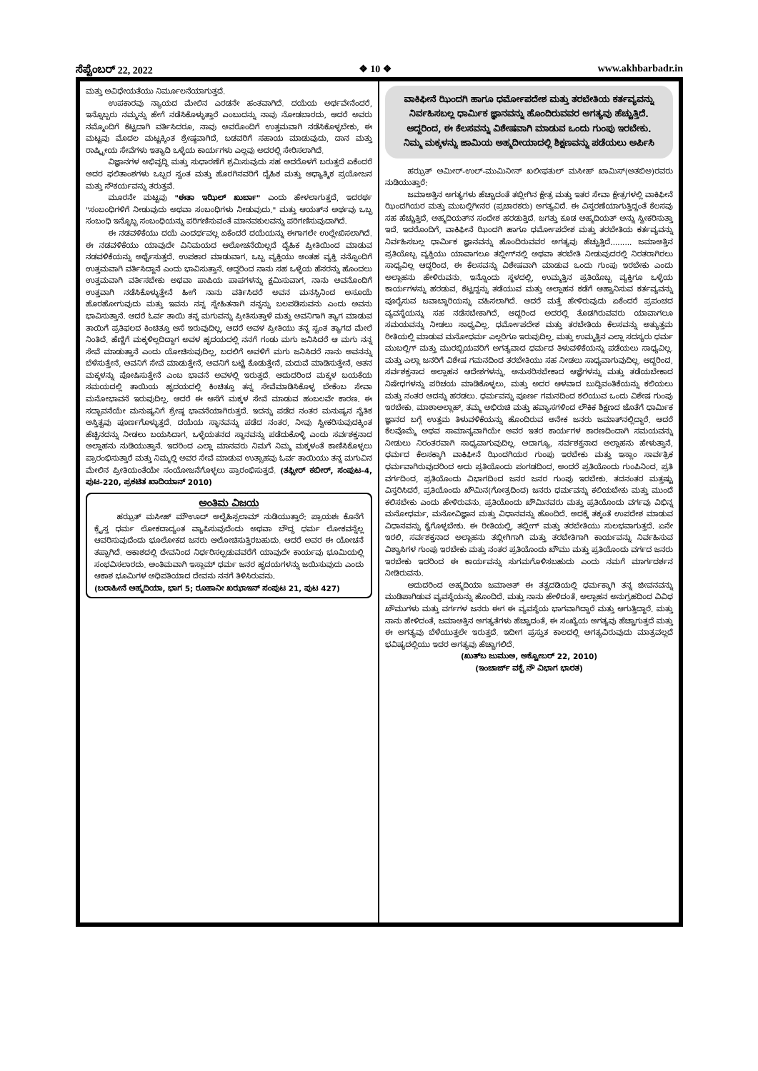ಸೆಪ್ಟೆಂಬರ್ 22, 2022 ❖ 10 ❖ www.akhbarbadr.in
ಮತ್ತು ಅವಿಧೇಯತೆಯು ನಿರ್ಮೂಲನೆಯಾಗುತ್ತದೆ.
ಉಪಕಾರವು ನ್ಯಾಯದ ಮೇಲಿನ ಎರಡನೇ ಹಂತವಾಗಿದೆ. ದಯೆಯ ಅರ್ಥವೇನೆಂದರೆ, ಇನ್ನೊಬ್ಬರು ನಮ್ಮನ್ನು ಹೇಗೆ ನಡೆಸಿಕೊಳ್ಳುತ್ತಾರೆ ಎಂಬುದನ್ನು ನಾವು ನೋಡಬಾರದು, ಆದರೆ ಅವರು ನಮ್ಮೊಂದಿಗೆ ಕೆಟ್ಟದಾಗಿ ವರ್ತಿಸಿದರೂ, ನಾವು ಅವರೊಂದಿಗೆ ಉತ್ತಮವಾಗಿ ನಡೆಸಿಕೊಳ್ಳಬೇಕು, ಈ ಮಟ್ಟವು ಮೊದಲ ಮಟ್ಟಕ್ಕಿಂತ ಶ್ರೇಷ್ಠವಾಗಿದೆ, ಬಡವರಿಗೆ ಸಹಾಯ ಮಾಡುವುದು, ದಾನ ಮತ್ತು ರಾಷ್ಟ್ರೀಯ ಸೇವೆಗಳು ಇತ್ಯಾದಿ ಒಳ್ಳೆಯ ಕಾರ್ಯಗಳು ಎಲ್ಲವು ಅದರಲ್ಲಿ ಸೇರಿಸಲಾಗಿದೆ.
ವಿಜ್ಞಾನಗಳ ಅಭಿವೃದ್ಧಿ ಮತ್ತು ಸುಧಾರಣೆಗೆ ಶ್ರಮಿಸುವುದು ಸಹ ಅದರೊಳಗೆ ಬರುತ್ತದೆ ಏಕೆಂದರೆ ಅದರ ಫಲಿತಾಂಶಗಳು ಒಬ್ಬರ ಸ್ವಂತ ಮತ್ತು ಹೊರಗಿನವರಿಗೆ ದೈಹಿಕ ಮತ್ತು ಆಧ್ಯಾತ್ಮಿಕ ಪ್ರಯೋಜನ ಮತ್ತು ಸೌಕರ್ಯವನ್ನು ತರುತ್ತವೆ.
ಮೂರನೇ ಮಟ್ಟವು "ಈತಾ ಇಝಿಲ್ ಖುರ್ಬಾ" ಎಂದು ಹೇಳಲಾಗುತ್ತದೆ, ಇದರರ್ಥ "ಸಂಬಂಧಿಗಳಿಗೆ ನೀಡುವುದು ಅಥವಾ ಸಂಬಂಧಿಗಳು ನೀಡುವುದು." ಮತ್ತು ಆಯತ್‌ನ ಅರ್ಥವು ಒಬ್ಬ ಸಂಬಂಧಿ ಇನ್ನೊಬ್ಬ ಸಂಬಂಧಿಯನ್ನು ಪರಿಗಣಿಸುವಂತೆ ಮಾನವಕುಲವನ್ನು ಪರಿಗಣಿಸುವುದಾಗಿದೆ.
ಈ ನಡವಳಿಕೆಯು ದಯೆ ಎಂದರ್ಥವಲ್ಲ ಏಕೆಂದರೆ ದಯೆಯನ್ನು ಈಗಾಗಲೇ ಉಲ್ಲೇಖಿಸಲಾಗಿದೆ. ಈ ನಡವಳಿಕೆಯು ಯಾವುದೇ ವಿನಿಮಯದ ಆಲೋಚನೆಯಿಲ್ಲದೆ ದೈಹಿಕ ಪ್ರೀತಿಯಿಂದ ಮಾಡುವ ನಡವಳಿಕೆಯನ್ನು ಅರ್ಥೈಸುತ್ತದೆ. ಉಪಕಾರ ಮಾಡುವಾಗ, ಒಬ್ಬ ವ್ಯಕ್ತಿಯು ಅಂತಹ ವ್ಯಕ್ತಿ ನನ್ನೊಂದಿಗೆ ಉತ್ತಮವಾಗಿ ವರ್ತಿಸಿದ್ದಾನೆ ಎಂದು ಭಾವಿಸುತ್ತಾನೆ. ಆದ್ದರಿಂದ ನಾನು ಸಹ ಒಳ್ಳೆಯ ಹೆಸರನ್ನು ಹೊಂದಲು ಉತ್ತಮವಾಗಿ ವರ್ತಿಸಬೇಕು ಅಥವಾ ಪಾಪಿಯ ಪಾಪಗಳನ್ನು ಕ್ಷಮಿಸುವಾಗ, ನಾನು ಅವನೊಂದಿಗೆ ಉತ್ತವಾಗಿ ನಡೆಸಿಕೊಳ್ಳುತ್ತೇನೆ ಹೀಗೆ ನಾನು ವರ್ತಿಸಿದರೆ ಅವನ ಮನಸ್ಸಿನಿಂದ ಅಸೂಯೆ ಹೊರಹೋಗುವುದು ಮತ್ತು ಇವನು ನನ್ನ ಸ್ನೇಹಿತನಾಗಿ ನನ್ನನ್ನು ಬಲಪಡಿಸುವನು ಎಂದು ಅವನು ಭಾವಿಸುತ್ತಾನೆ. ಆದರೆ ಓರ್ವ ತಾಯಿ ತನ್ನ ಮಗುವನ್ನು ಪ್ರೀತಿಸುತ್ತಾಳೆ ಮತ್ತು ಅವನಿಗಾಗಿ ತ್ಯಾಗ ಮಾಡುವ ತಾಯಿಗೆ ಪ್ರತಿಫಲದ ಕಿಂಚಿತ್ತೂ ಆಸೆ ಇರುವುದಿಲ್ಲ, ಆದರೆ ಅವಳ ಪ್ರೀತಿಯು ತನ್ನ ಸ್ವಂತ ತ್ಯಾಗದ ಮೇಲೆ ನಿಂತಿದೆ. ಹೆಣ್ಣಿಗೆ ಮಕ್ಕಳಿಲ್ಲದಿದ್ದಾಗ ಅವಳ ಹೃದಯದಲ್ಲಿ ನನಗೆ ಗಂಡು ಮಗು ಜನಿಸಿದರೆ ಆ ಮಗು ನನ್ನ ಸೇವೆ ಮಾಡುತ್ತಾನೆ ಎಂದು ಯೋಚಿಸುವುದಿಲ್ಲ, ಬದಲಿಗೆ ಅವಳಿಗೆ ಮಗು ಜನಿಸಿದರೆ ನಾನು ಅವನನ್ನು ಬೆಳೆಸುತ್ತೇನೆ, ಅವನಿಗೆ ಸೇವೆ ಮಾಡುತ್ತೇನೆ, ಅವನಿಗೆ ಬಟ್ಟೆ ಕೊಡುತ್ತೇನೆ, ಮದುವೆ ಮಾಡಿಸುತ್ತೇನೆ, ಆತನ ಮಕ್ಕಳನ್ನು ಪೋಷಿಸುತ್ತೇನೆ ಎಂಬ ಭಾವನೆ ಅವಳಲ್ಲಿ ಇರುತ್ತದೆ. ಆದುದರಿಂದ ಮಕ್ಕಳ ಬಯಕೆಯ ಸಮಯದಲ್ಲಿ ತಾಯಿಯ ಹೃದಯದಲ್ಲಿ ಕಿಂಚಿತ್ತೂ ತನ್ನ ಸೇವೆಮಾಡಿಸಿಕೊಳ್ಳ ಬೇಕೆಂಬ ಸೇವಾ ಮನೋಭಾವನೆ ಇರುವುದಿಲ್ಲ. ಆದರೆ ಈ ಆಸೆಗೆ ಮಕ್ಕಳ ಸೇವೆ ಮಾಡುವ ಹಂಬಲವೇ ಕಾರಣ. ಈ ಸದ್ಭಾವನೆಯೇ ಮನುಷ್ಯನಿಗೆ ಶ್ರೇಷ್ಠ ಭಾವನೆಯಾಗಿರುತ್ತದೆ. ಇದನ್ನು ಪಡೆದ ನಂತರ ಮನುಷ್ಯನ ನೈತಿಕ ಅಸ್ತಿತ್ವವು ಪೂರ್ಣಗೊಳ್ಳುತ್ತದೆ. ದಯೆಯ ಸ್ಥಾನವನ್ನು ಪಡೆದ ನಂತರ, ನೀವು ಸ್ವೀಕರಿಸುವುದಕ್ಕಿಂತ ಹೆಚ್ಚಿನದನ್ನು ನೀಡಲು ಬಯಸಿದಾಗ, ಒಳ್ಳೆಯತನದ ಸ್ಥಾನವನ್ನು ಪಡೆದುಕೊಳ್ಳಿ ಎಂದು ಸರ್ವಶಕ್ತನಾದ ಅಲ್ಲಾಹನು ನುಡಿಯುತ್ತಾನೆ. ಇದರಿಂದ ಎಲ್ಲಾ ಮಾನವರು ನಿಮಗೆ ನಿಮ್ಮ ಮಕ್ಕಳಂತೆ ಕಾಣಿಸಿಕೊಳ್ಳಲು ಪ್ರಾರಂಭಿಸುತ್ತಾರೆ ಮತ್ತು ನಿಮ್ಮಲ್ಲಿ ಅವರ ಸೇವೆ ಮಾಡುವ ಉತ್ಸಾಹವು ಓರ್ವ ತಾಯಿಯು ತನ್ನ ಮಗುವಿನ ಮೇಲಿನ ಪ್ರೀತಿಯಂತೆಯೇ ಸಂಯೋಜನೆಗೊಳ್ಳಲು ಪ್ರಾರಂಭಿಸುತ್ತದೆ. (ತಫ್ಸೀರ್ ಕಬೀರ್, ಸಂಪುಟ-4, ಪುಟ-220, ಪ್ರಕಟಿತ ಖಾದಿಯಾನ್ 2010)
ಅಂತಿಮ ವಿಜಯ
ಹಝ್ರತ್ ಮಸೀಹ್ ಮೌಊದ್ ಅಲೈಹಿಸ್ಸಲಾಮ್ ನುಡಿಯುತ್ತಾರೆ: ಪ್ರಾಯಶಃ ಕೊನೆಗೆ ಕ್ರೈಸ್ತ ಧರ್ಮ ಲೋಕದಾದ್ಯಂತ ವ್ಯಾಪಿಸುವುದೆಂದು ಅಥವಾ ಬೌದ್ಧ ಧರ್ಮ ಲೋಕವನ್ನೆಲ್ಲ ಆವರಿಸುವುದೆಂದು ಭೂಲೋಕದ ಜನರು ಆಲೋಚಿಸುತ್ತಿರಬಹುದು. ಆದರೆ ಅವರ ಈ ಯೋಚನೆ ತಪ್ಪಾಗಿದೆ. ಆಕಾಶದಲ್ಲಿ ದೇವನಿಂದ ನಿರ್ಧರಿಸಲ್ಪಡುವವರೆಗೆ ಯಾವುದೇ ಕಾರ್ಯವು ಭೂಮಿಯಲ್ಲಿ ಸಂಭವಿಸಲಾರದು. ಅಂತಿಮವಾಗಿ ಇಸ್ಲಾಮ್ ಧರ್ಮ ಜನರ ಹೃದಯಗಳನ್ನು ಜಯಿಸುವುದು ಎಂದು ಆಕಾಶ ಭೂಮಿಗಳ ಅಧಿಪತಿಯಾದ ದೇವನು ನನಗೆ ತಿಳಿಸಿರುವನು.
(ಬರಾಹೀನೆ ಅಹ್ಮದಿಯಾ, ಭಾಗ 5; ರೂಹಾನೀ ಖಝಾಇನ್ ಸಂಪುಟ 21, ಪುಟ 427)
ವಾಕಿಫೀನೆ ಝಿಂದಗಿ ಹಾಗೂ ಧರ್ಮೋಪದೇಶ ಮತ್ತು ತರಬೇತಿಯ ಕರ್ತವ್ಯವನ್ನು ನಿರ್ವಹಿಸಬಲ್ಲ ಧಾರ್ಮಿಕ ಜ್ಞಾನವನ್ನು ಹೊಂದಿರುವವರ ಅಗತ್ಯವು ಹೆಚ್ಚುತ್ತಿದೆ. ಆದ್ದರಿಂದ, ಈ ಕೆಲಸವನ್ನು ವಿಶೇಷವಾಗಿ ಮಾಡುವ ಒಂದು ಗುಂಪು ಇರಬೇಕು.
ನಿಮ್ಮ ಮಕ್ಕಳನ್ನು ಜಾಮಿಯ ಅಹ್ಮದೀಯಾದಲ್ಲಿ ಶಿಕ್ಷಣವನ್ನು ಪಡೆಯಲು ಅರ್ಪಿಸಿ
ಹಝ್ರತ್ ಅಮೀರ್-ಉಲ್-ಮುಮಿನೀನ್ ಖಲೀಫತುಲ್ ಮಸೀಹ್ ಖಾಮಿಸ್(ಅತಬಿಅ)ರವರು ನುಡಿಯುತ್ತಾರೆ:
ಜಮಾಅತ್ತಿನ ಅಗತ್ಯಗಳು ಹೆಚ್ಚಾದಂತೆ ತಬ್ಲೀಗಿನ ಕ್ಷೇತ್ರ ಮತ್ತು ಇತರ ಸೇವಾ ಕ್ಷೇತ್ರಗಳಲ್ಲಿ ವಾಕಿಫೀನೆ ಝಿಂದಗಿಯರ ಮತ್ತು ಮುಬಲ್ಲಿಗೀನರ (ಪ್ರಚಾರಕರು) ಅಗತ್ಯವಿದೆ. ಈ ವಿಸ್ತರಣೆಯಾಗುತ್ತಿದ್ದಂತೆ ಕೆಲಸವು ಸಹ ಹೆಚ್ಚುತ್ತಿದೆ, ಅಹ್ಮದಿಯತ್‌ನ ಸಂದೇಶ ಹರಡುತ್ತಿದೆ. ಜಗತ್ತು ಕೂಡ ಅಹ್ಮದಿಯತ್ ಅನ್ನು ಸ್ವೀಕರಿಸುತ್ತಾ ಇದೆ. ಇದರೊಂದಿಗೆ, ವಾಕಿಫೀನೆ ಝಿಂದಗಿ ಹಾಗೂ ಧರ್ಮೋಪದೇಶ ಮತ್ತು ತರಬೇತಿಯ ಕರ್ತವ್ಯವನ್ನು ನಿರ್ವಹಿಸಬಲ್ಲ ಧಾರ್ಮಿಕ ಜ್ಞಾನವನ್ನು ಹೊಂದಿರುವವರ ಅಗತ್ಯವು ಹೆಚ್ಚುತ್ತಿದೆ......... ಜಮಾಅತ್ತಿನ ಪ್ರತಿಯೊಬ್ಬ ವ್ಯಕ್ತಿಯು ಯಾವಾಗಲೂ ತಬ್ಲೀಗ್‌ನಲ್ಲಿ ಅಥವಾ ತರಬೇತಿ ನೀಡುವುದರಲ್ಲಿ ನಿರತರಾಗಿರಲು ಸಾಧ್ಯವಿಲ್ಲ ಆದ್ದರಿಂದ, ಈ ಕೆಲಸವನ್ನು ವಿಶೇಷವಾಗಿ ಮಾಡುವ ಒಂದು ಗುಂಪು ಇರಬೇಕು ಎಂದು ಅಲ್ಲಾಹನು ಹೇಳಿರುವನು. ಇನ್ನೊಂದು ಸ್ಥಳದಲ್ಲಿ, ಉಮ್ಮತ್ತಿನ ಪ್ರತಿಯೊಬ್ಬ ವ್ಯಕ್ತಿಗೂ ಒಳ್ಳೆಯ ಕಾರ್ಯಗಳನ್ನು ಹರಡುವ, ಕೆಟ್ಟದ್ದನ್ನು ತಡೆಯುವ ಮತ್ತು ಅಲ್ಲಾಹನ ಕಡೆಗೆ ಆಹ್ವಾನಿಸುವ ಕರ್ತವ್ಯವನ್ನು ಪೂರೈಸುವ ಜವಾಬ್ದಾರಿಯನ್ನು ವಹಿಸಲಾಗಿದೆ. ಆದರೆ ಮತ್ತೆ ಹೇಳಿರುವುದು ಏಕೆಂದರೆ ಪ್ರಪಂಚದ ವ್ಯವಸ್ಥೆಯನ್ನು ಸಹ ನಡೆಸಬೇಕಾಗಿದೆ, ಆದ್ದರಿಂದ ಅದರಲ್ಲಿ ತೊಡಗಿರುವವರು ಯಾವಾಗಲೂ ಸಮಯವನ್ನು ನೀಡಲು ಸಾಧ್ಯವಿಲ್ಲ. ಧರ್ಮೋಪದೇಶ ಮತ್ತು ತರಬೇತಿಯ ಕೆಲಸವನ್ನು ಅತ್ಯುತ್ತಮ ರೀತಿಯಲ್ಲಿ ಮಾಡುವ ಮನೋಧರ್ಮ ಎಲ್ಲರಿಗೂ ಇರುವುದಿಲ್ಲ. ಮತ್ತು ಉಮ್ಮತ್ತಿನ ಎಲ್ಲಾ ಸದಸ್ಯರು ಧರ್ಮ ಮುಬಲ್ಲಿಗ್ ಮತ್ತು ಮುರಬ್ಬಿಯವರಿಗೆ ಅಗತ್ಯವಾದ ಧರ್ಮದ ತಿಳುವಳಿಕೆಯನ್ನು ಪಡೆಯಲು ಸಾಧ್ಯವಿಲ್ಲ. ಮತ್ತು ಎಲ್ಲಾ ಜನರಿಗೆ ವಿಶೇಷ ಗಮನದಿಂದ ತರಬೇತಿಯು ಸಹ ನೀಡಲು ಸಾಧ್ಯವಾಗುವುದಿಲ್ಲ. ಆದ್ದರಿಂದ, ಸರ್ವಶಕ್ತನಾದ ಅಲ್ಲಾಹನ ಆದೇಶಗಳನ್ನು, ಅನುಸರಿಸಬೇಕಾದ ಆಜ್ಞೆಗಳನ್ನು ಮತ್ತು ತಡೆಯಬೇಕಾದ ನಿಷೇಧಗಳನ್ನು ಪರಿಚಯ ಮಾಡಿಕೊಳ್ಳಲು, ಮತ್ತು ಅದರ ಆಳವಾದ ಬುದ್ಧಿವಂತಿಕೆಯನ್ನು ಕಲಿಯಲು ಮತ್ತು ನಂತರ ಅದನ್ನು ಹರಡಲು. ಧರ್ಮವನ್ನು ಪೂರ್ಣ ಗಮನದಿಂದ ಕಲಿಯುವ ಒಂದು ವಿಶೇಷ ಗುಂಪು ಇರಬೇಕು. ಮಾಶಾಅಲ್ಲಾಹ್, ತಮ್ಮ ಅಭಿರುಚಿ ಮತ್ತು ಹವ್ಯಾಸಗಳಿಂದ ಲೌಕಿಕ ಶಿಕ್ಷಣದ ಜೊತೆಗೆ ಧಾರ್ಮಿಕ ಜ್ಞಾನದ ಬಗ್ಗೆ ಉತ್ತಮ ತಿಳುವಳಿಕೆಯನ್ನು ಹೊಂದಿರುವ ಅನೇಕ ಜನರು ಜಮಾತ್‌ನಲ್ಲಿದ್ದಾರೆ. ಆದರೆ ಕೆಲವೊಮ್ಮೆ ಅಥವ ಸಾಮಾನ್ಯವಾಗಿಯೇ ಅವರ ಇತರ ಕಾರ್ಯಗಳ ಕಾರಣದಿಂದಾಗಿ ಸಮಯವನ್ನು ನೀಡುಲು ನಿರಂತರವಾಗಿ ಸಾಧ್ಯವಾಗುವುದಿಲ್ಲ. ಅದಾಗ್ಯೂ, ಸರ್ವಶಕ್ತನಾದ ಅಲ್ಲಾಹನು ಹೇಳುತ್ತಾನೆ, ಧರ್ಮದ ಕೆಲಸಕ್ಕಾಗಿ ವಾಕಿಫೀನೆ ಝಿಂದಗಿಯರ ಗುಂಪು ಇರಬೇಕು ಮತ್ತು ಇಸ್ಲಾಂ ಸಾರ್ವತ್ರಿಕ ಧರ್ಮವಾಗಿರುವುದರಿಂದ ಅದು ಪ್ರತಿಯೊಂದು ಪಂಗಡದಿಂದ, ಅಂದರೆ ಪ್ರತಿಯೊಂದು ಗುಂಪಿನಿಂದ, ಪ್ರತಿ ವರ್ಗದಿಂದ, ಪ್ರತಿಯೊಂದು ವಿಭಾಗದಿಂದ ಜನರ ಜನರ ಗುಂಪು ಇರಬೇಕು. ತದನಂತರ ಮತ್ತಷ್ಟು ವಿಸ್ತರಿಸಿದರೆ, ಪ್ರತಿಯೊಂದು ಖೌಮಿನ(ಗೋತ್ರದಿಂದ) ಜನರು ಧರ್ಮವನ್ನು ಕಲಿಯಬೇಕು ಮತ್ತು ಮುಂದೆ ಕಲಿಸಬೇಕು ಎಂದು ಹೇಳಿರುವನು. ಪ್ರತಿಯೊಂದು ಖೌಮಿನವರು ಮತ್ತು ಪ್ರತಿಯೊಂದು ವರ್ಗವು ವಿಭಿನ್ನ ಮನೋಧರ್ಮ, ಮನೋವಿಜ್ಞಾನ ಮತ್ತು ವಿಧಾನವನ್ನು ಹೊಂದಿದೆ. ಅದಕ್ಕೆ ತಕ್ಕಂತೆ ಉಪದೇಶ ಮಾಡುವ ವಿಧಾನವನ್ನು ಕೈಗೊಳ್ಳಬೇಕು. ಈ ರೀತಿಯಲ್ಲಿ, ತಬ್ಲೀಗ್ ಮತ್ತು ತರಬೇತಿಯು ಸುಲಭವಾಗುತ್ತದೆ. ಏನೇ ಇರಲಿ, ಸರ್ವಶಕ್ತನಾದ ಅಲ್ಲಾಹನು ತಬ್ಲೀಗಿಗಾಗಿ ಮತ್ತು ತರಬೇತಿಗಾಗಿ ಕಾರ್ಯವನ್ನು ನಿರ್ವಹಿಸುವ ವಿಶ್ವಾಸಿಗಳ ಗುಂಪು ಇರಬೇಕು ಮತ್ತು ನಂತರ ಪ್ರತಿಯೊಂದು ಖೌಮು ಮತ್ತು ಪ್ರತಿಯೊಂದು ವರ್ಗದ ಜನರು ಇರಬೇಕು ಇದರಿಂದ ಈ ಕಾರ್ಯವನ್ನು ಸುಗಮಗೊಳಿಸಬಹುದು ಎಂದು ನಮಗೆ ಮಾರ್ಗದರ್ಶನ ನೀಡಿರುವನು.
ಆದುದರಿಂದ ಅಹ್ಮದಿಯಾ ಜಮಾಅತ್ ಈ ತತ್ವದಡಿಯಲ್ಲಿ ಧರ್ಮಕ್ಕಾಗಿ ತನ್ನ ಜೀವನವನ್ನು ಮುಡಿಪಾಗಿಡುವ ವ್ಯವಸ್ಥೆಯನ್ನು ಹೊಂದಿದೆ. ಮತ್ತು ನಾನು ಹೇಳಿದಂತೆ, ಅಲ್ಲಾಹನ ಅನುಗ್ರಹದಿಂದ ವಿವಿಧ ಖೌಮುಗಳು ಮತ್ತು ವರ್ಗಗಳ ಜನರು ಈಗ ಈ ವ್ಯವಸ್ಥೆಯ ಭಾಗವಾಗಿದ್ದಾರೆ ಮತ್ತು ಆಗುತ್ತಿದ್ದಾರೆ. ಮತ್ತು ನಾನು ಹೇಳಿದಂತೆ, ಜಮಾಅತ್ತಿನ ಅಗತ್ಯತೆಗಳು ಹೆಚ್ಚಾದಂತೆ, ಈ ಸಂಖ್ಯೆಯ ಅಗತ್ಯವು ಹೆಚ್ಚಾಗುತ್ತದೆ ಮತ್ತು ಈ ಅಗತ್ಯವು ಬೆಳೆಯುತ್ತಲೇ ಇರುತ್ತದೆ. ಇದೀಗ ಪ್ರಸ್ತುತ ಕಾಲದಲ್ಲಿ ಅಗತ್ಯವಿರುವುದು ಮಾತ್ರವಲ್ಲದೆ ಭವಿಷ್ಯದಲ್ಲಿಯು ಇದರ ಅಗತ್ಯವು ಹೆಚ್ಚಾಗಲಿದೆ.
(ಖುತ್‌ಬ ಜುಮುಅ, ಅಕ್ಟೋಬರ್ 22, 2010)
(ಇಂಚಾರ್ಜ್ ವಕ್ಫೆ ನೌ ವಿಭಾಗ ಭಾರತ)